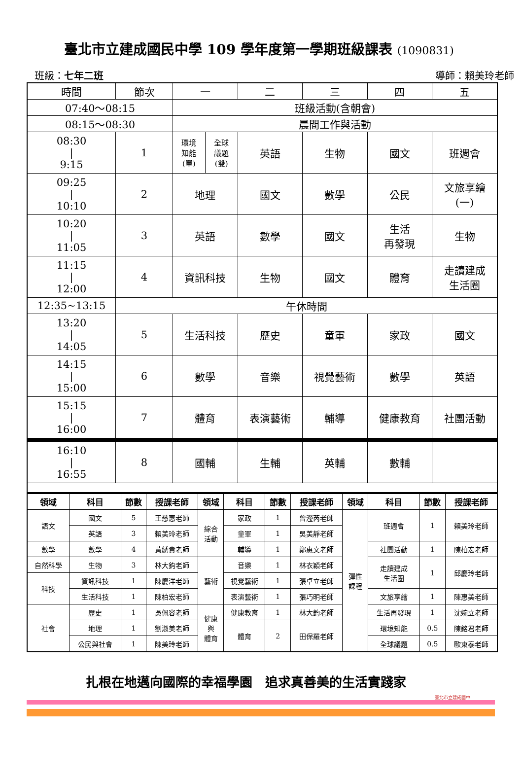臺北市立建成國民中學 109 學年度第一學期班級課表 (1090831)
班級：七年二班 導師：賴美玲老師
| 時間 | 節次 | 一 | | 二 | 三 | 四 | 五 |
| 07:40～08:15 | | 班級活動(含朝會) | | | | | |
| 08:15～08:30 | | 晨間工作與活動 | | | | | |
| 08:30 / 9:15 | 1 | 環境 知能 (單) | 全球 議題 (雙) | 英語 | 生物 | 國文 | 班週會 |
| 09:25 / 10:10 | 2 | 地理 | | 國文 | 數學 | 公民 | 文旅享繪 (一) |
| 10:20 / 11:05 | 3 | 英語 | | 數學 | 國文 | 生活 再發現 | 生物 |
| 11:15 / 12:00 | 4 | 資訊科技 | | 生物 | 國文 | 體育 | 走讀建成 生活圈 |
| 12:35~13:15 | 午休時間 | | | | | | |
| 13:20 / 14:05 | 5 | 生活科技 | | 歷史 | 童軍 | 家政 | 國文 |
| 14:15 / 15:00 | 6 | 數學 | | 音樂 | 視覺藝術 | 數學 | 英語 |
| 15:15 / 16:00 | 7 | 體育 | | 表演藝術 | 輔導 | 健康教育 | 社團活動 |
| 16:10 / 16:55 | 8 | 國輔 | | 生輔 | 英輔 | 數輔 | |
| 領域 | 科目 | 節數 | 授課老師 | 領域 | 科目 | 節數 | 授課老師 | 領域 | 科目 | 節數 | 授課老師 |
| --- | --- | --- | --- | --- | --- | --- | --- | --- | --- | --- | --- |
| 語文 | 國文 | 5 | 王慈惠老師 | 綜合 活動 | 家政 | 1 | 曾瀅芮老師 | 彈性 課程 | 班週會 | 1 | 賴美玲老師 |
| | 英語 | 3 | 賴美玲老師 | | 童軍 | 1 | 吳美靜老師 | | | | |
| 數學 | 數學 | 4 | 黃綉貴老師 | | 輔導 | 1 | 鄭惠文老師 | | 社團活動 | 1 | 陳柏宏老師 |
| 自然科學 | 生物 | 3 | 林大鈞老師 | 藝術 | 音樂 | 1 | 林衣穎老師 | | 走讀建成 生活圈 | 1 | 邱慶玲老師 |
| 科技 | 資訊科技 | 1 | 陳慶洋老師 | | 視覺藝術 | 1 | 張卓立老師 | | | | |
| | 生活科技 | 1 | 陳柏宏老師 | | 表演藝術 | 1 | 張巧明老師 | | 文旅享繪 | 1 | 陳惠美老師 |
| 社會 | 歷史 | 1 | 吳佩容老師 | 健康 與 體育 | 健康教育 | 1 | 林大鈞老師 | | 生活再發現 | 1 | 沈婉立老師 |
| | 地理 | 1 | 劉淑美老師 | | 體育 | 2 | 田保羅老師 | | 環境知能 | 0.5 | 陳銘君老師 |
| | 公民與社會 | 1 | 陳美玲老師 | | | | | | 全球議題 | 0.5 | 歐東泰老師 |
扎根在地邁向國際的幸福學園　追求真善美的生活實踐家
臺北市立建成國中